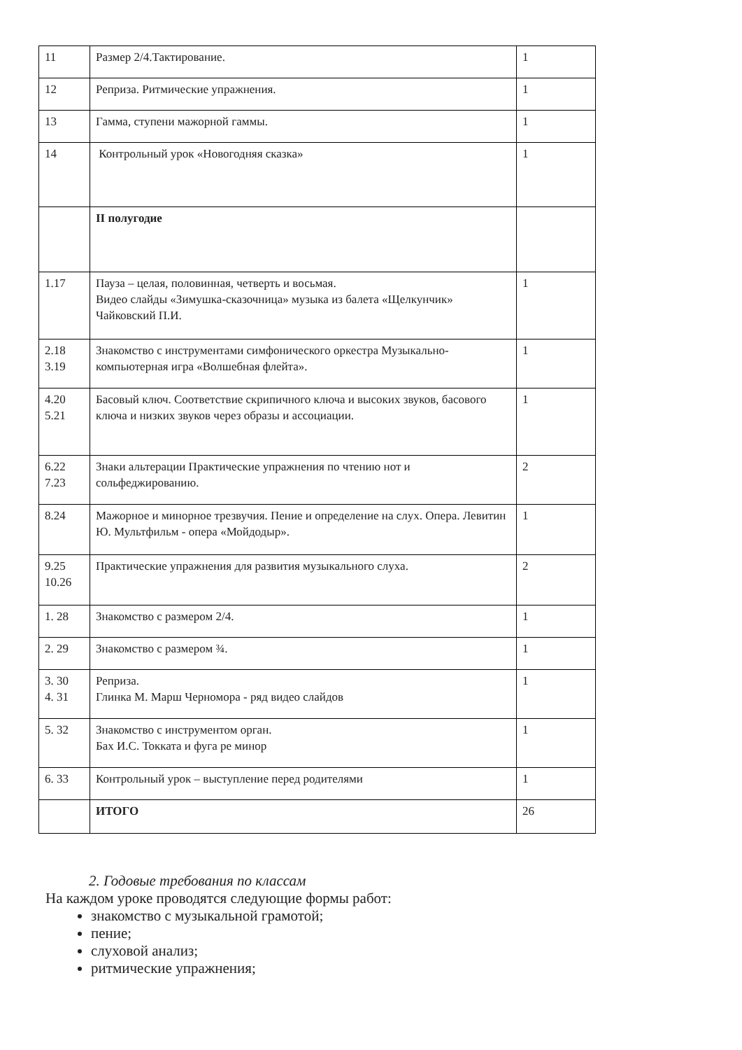| 11 | Размер 2/4.Тактирование. | 1 |
| 12 | Реприза. Ритмические упражнения. | 1 |
| 13 | Гамма, ступени мажорной гаммы. | 1 |
| 14 | Контрольный урок «Новогодняя сказка» | 1 |
| | II полугодие | |
| 1.17 | Пауза – целая, половинная, четверть и восьмая. Видео слайды «Зимушка-сказочница» музыка из балета «Щелкунчик» Чайковский П.И. | 1 |
| 2.18 3.19 | Знакомство с инструментами симфонического оркестра Музыкально-компьютерная игра «Волшебная флейта». | 1 |
| 4.20 5.21 | Басовый ключ. Соответствие скрипичного ключа и высоких звуков, басового ключа и низких звуков через образы и ассоциации. | 1 |
| 6.22 7.23 | Знаки альтерации Практические упражнения по чтению нот и сольфеджированию. | 2 |
| 8.24 | Мажорное и минорное трезвучия. Пение и определение на слух. Опера. Левитин Ю. Мультфильм - опера «Мойдодыр». | 1 |
| 9.25 10.26 | Практические упражнения для развития музыкального слуха. | 2 |
| 1. 28 | Знакомство с размером 2/4. | 1 |
| 2. 29 | Знакомство с размером ¾. | 1 |
| 3. 30 4. 31 | Реприза. Глинка М. Марш Черномора - ряд видео слайдов | 1 |
| 5. 32 | Знакомство с инструментом орган. Бах И.С. Токката и фуга ре минор | 1 |
| 6. 33 | Контрольный урок – выступление перед родителями | 1 |
| | ИТОГО | 26 |
2. Годовые требования по классам
На каждом уроке проводятся следующие формы работ:
знакомство с музыкальной грамотой;
пение;
слуховой анализ;
ритмические упражнения;